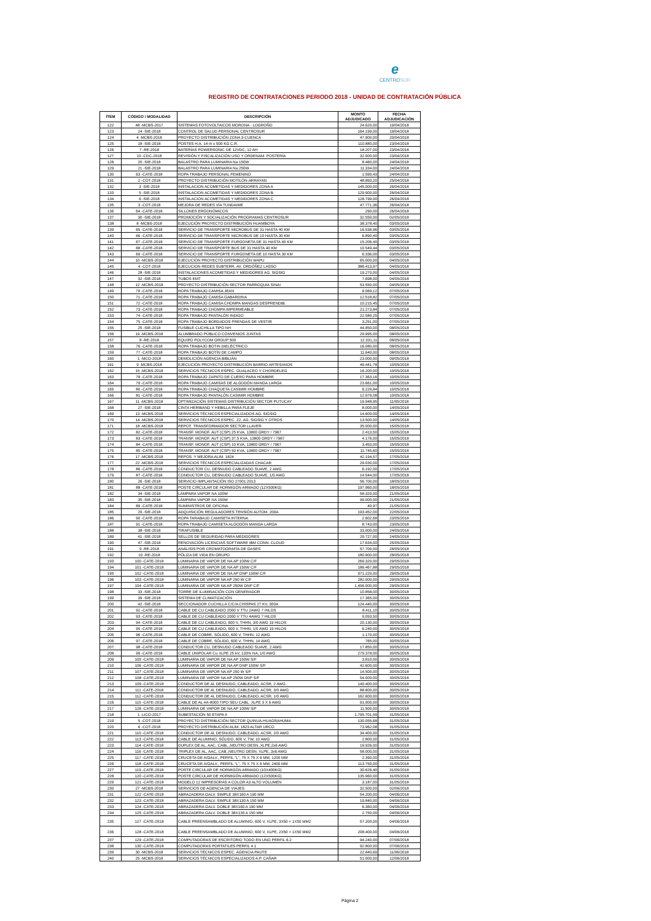e
CENTROSUR
REGISTRO DE CONTRATACIONES PERIODO 2018 - UNIDAD DE CONTRATACIÓN PÚBLICA
| ÍTEM | CÓDIGO / MODALIDAD | DESCRIPCIÓN | MONTO ADJUDICADO | FECHA ADJUDICACIÓN |
| --- | --- | --- | --- | --- |
| 122 | 48 -MCBS-2017 | SISTEMAS FOTOVOLTAICOS MORONA - LOGROÑO | 24.620,00 | 19/04/2018 |
| 123 | 24 -SIE-2018 | CONTROL DE SALUD PERSONAL CENTROSUR | 164.199,00 | 19/04/2018 |
| 124 | 4 -MCBS-2018 | PROYECTO DISTRIBUCIÓN ZONA 3-CUENCA | 47.900,00 | 20/04/2018 |
| 125 | 18 -SIE-2018 | POSTES H.A. 14 m x 500 KG C.R. | 110.880,00 | 23/04/2018 |
| 126 | 7 -RE-2018 | BATERÍAS POWERSONIC DE 12VDC, 12 AH | 18.207,00 | 23/04/2018 |
| 127 | 10 -CDC-2018 | REVISIÓN Y FISCALIZACIÓN USO Y ORDENAM. POSTERÍA | 32.000,00 | 23/04/2018 |
| 128 | 20 -SIE-2018 | BALASTRO PARA LUMINARIA Na 150W | 8.460,00 | 24/04/2018 |
| 129 | 21 -SIE-2018 | BALASTRO PARA LUMINARIA Na 250W | 11.334,00 | 24/04/2018 |
| 130 | 63 -CATE-2018 | ROPA TRABAJO PERSONAL FEMENINO | 1.590,43 | 24/04/2018 |
| 131 | 2 -COT-2018 | PROYECTO DISTRIBUCIÓN MOTILÓN-ARRAYAN | 48.893,20 | 25/04/2018 |
| 132 | 3 -SIE-2018 | INSTALACION ACOMETIDAS Y MEDIDORES ZONA A | 145.000,00 | 26/04/2018 |
| 133 | 5 -SIE-2018 | INSTALACION ACOMETIDAS Y MEDIDORES ZONA B | 129.900,00 | 26/04/2018 |
| 134 | 6 -SIE-2018 | INSTALACION ACOMETIDAS Y MEDIDORES ZONA C | 128.799,00 | 26/04/2018 |
| 135 | 3 -COT-2018 | MEJORA DE REDES VÍA TUNDAIME | 47.771,36 | 26/04/2018 |
| 136 | 64 -CATE-2018 | SILLONES ERGONÓMICOS | 290,00 | 26/04/2018 |
| 137 | 30 -SIE-2018 | PROMOCIÓN Y SOCIALIZACIÓN PROGRAMAS CENTROSUR | 32.550,00 | 02/05/2018 |
| 138 | 8 -MCBS-2018 | EJECUCIÓN PROYECTO DISTRIBUCIÓN HUAMBOYA | 38.378,40 | 03/05/2018 |
| 139 | 65 -CATE-2018 | SERVICIO DE TRANSPORTE MICROBUS DE 31 HASTA 40 KM | 16.536,96 | 03/05/2018 |
| 140 | 66 -CATE-2018 | SERVICIO DE TRANSPORTE MICROBUS DE 10 HASTA 30 KM | 6.890,40 | 03/05/2018 |
| 141 | 67 -CATE-2018 | SERVICIO DE TRANSPORTE FURGONETA DE 31 HASTA 40 KM | 15.206,40 | 03/05/2018 |
| 142 | 68 -CATE-2018 | SERVICIO DE TRANSPORTE BUS DE 31 HASTA 40 KM | 10.549,44 | 03/05/2018 |
| 143 | 69 -CATE-2018 | SERVICIO DE TRANSPORTE FURGONETA DE 10 HASTA 30 KM | 6.336,00 | 03/05/2018 |
| 144 | 10 -MCBS-2018 | EJECUCIÓN PROYECTO DISTRIBUCIÓN WAPU | 65.000,00 | 04/05/2018 |
| 145 | 4 -COT-2018 | EJECUCION REDES SUBTERR. AV. ORDÓÑEZ LASSO | 386.413,97 | 04/05/2018 |
| 146 | 28 -SIE-2018 | INSTALACIONES ACOMETIDAS Y MEDIDORES AG. SIGSIG | 19.270,00 | 04/05/2018 |
| 147 | 32 -SIE-2018 | TUBOS EMT | 7.698,00 | 04/05/2018 |
| 148 | 12 -MCBS-2018 | PROYECTO DISTRIBUCIÓN SECTOR PARROQUIA SINAI | 53.550,00 | 04/05/2018 |
| 149 | 70 -CATE-2018 | ROPA TRABAJO CAMISA JEAN | 9.069,12 | 07/05/2018 |
| 150 | 71 -CATE-2018 | ROPA TRABAJO CAMISA GABARDINA | 12.518,82 | 07/05/2018 |
| 151 | 72 -CATE-2018 | ROPA TRABAJO CAMISA CHOMPA MANGAS DESPRENDIB. | 10.215,45 | 07/05/2018 |
| 152 | 73 -CATE-2018 | ROPA TRABAJO CHOMPA IMPERMEABLE | 21.273,84 | 07/05/2018 |
| 153 | 74 -CATE-2018 | ROPA TRABAJO PANTALÓN INDIGO | 22.580,25 | 07/05/2018 |
| 154 | 75 -CATE-2018 | ROPA TRABAJO BORDADOS PRENDAS DE VESTIR | 3.251,00 | 07/05/2018 |
| 155 | 25 -SIE-2018 | FUSIBLE CUCHILLA TIPO NH | 44.850,00 | 08/05/2018 |
| 156 | 19 -MCBS-2018 | ALUMBRADO PÚBLICO CONVENIOS JUNTAS | 29.995,00 | 08/05/2018 |
| 157 | 8 -RE-2018 | EQUIPO POLYCOM GROUP 500 | 12.331,11 | 08/05/2018 |
| 158 | 76 -CATE-2018 | ROPA TRABAJO BOTIN DIELÉCTRICO | 16.080,00 | 08/05/2018 |
| 159 | 77 -CATE-2018 | ROPA TRABAJO BOTÍN DE CAMPO | 11.640,00 | 08/05/2018 |
| 160 | 1 -MCO-2018 | DEMOLICIÓN AGENCIA BIBLIÁN | 23.000,00 | 09/05/2018 |
| 161 | 9 -MCBS-2018 | EJECUCIÓN PROYECTO DISTRIBUCIÓN BARRIO ARTESANOS | 49.441,78 | 10/05/2018 |
| 162 | 15 -MCBS-2018 | SERVICIOS TÉCNICOS ESPEC. GUALACEO Y CHORDELEG | 16.200,00 | 10/05/2018 |
| 163 | 78 -CATE-2018 | ROPA TRABAJO ZAPATO DE CUERO PARA HOMBRE | 17.363,16 | 10/05/2018 |
| 164 | 79 -CATE-2018 | ROPA TRABAJO CAMISAS DE ALGODÓN MANGA LARGA | 23.661,00 | 10/05/2018 |
| 165 | 80 -CATE-2018 | ROPA TRABAJO CHAQUETA CASIMIR HOMBRE | 6.229,84 | 10/05/2018 |
| 166 | 81 -CATE-2018 | ROPA TRABAJO PANTALÓN CASIMIR HOMBRE | 12.979,08 | 10/05/2018 |
| 167 | 11 -MCBS-2018 | OPTIMIZACIÓN SISTEMAS DISTRIBUCIÓN SECTOR PUTUCAY | 19.948,95 | 11/05/2018 |
| 168 | 27 -SIE-2018 | CINTA HERIBAND Y HEBILLA PARA FLEJE | 8.000,00 | 14/05/2018 |
| 169 | 13 -MCBS-2018 | SERVICIOS TÉCNICOS ESPECIALIZADOS AG. SIGSIG | 14.600,00 | 14/05/2018 |
| 170 | 14 -MCBS-2018 | SERVICIOS TÉCNICOS ESPEC. Z2, AG. SIGSIG Y OTROS | 13.500,00 | 14/05/2018 |
| 171 | 18 -MCBS-2018 | REPOT. TRANSFORMADOR SECTOR LLAVER | 35.000,00 | 15/05/2018 |
| 172 | 82 -CATE-2018 | TRANSF. MONOF. AUT (CSP) 25 KVA, 13800 GRDY / 7967 | 2.413,50 | 15/05/2018 |
| 173 | 83 -CATE-2018 | TRANSF. MONOF. AUT (CSP) 37.5 KVA, 13800 GRDY / 7967 | 4.176,00 | 15/05/2018 |
| 174 | 84 -CATE-2018 | TRANSF. MONOF. AUT (CSP) 10 KVA, 13800 GRDY / 7967 | 3.453,00 | 15/05/2018 |
| 175 | 85 -CATE-2018 | TRANSF. MONOF. AUT (CSP) 50 KVA, 13800 GRDY / 7967 | 11.745,60 | 15/05/2018 |
| 176 | 17 -MCBS-2018 | REPOS. Y MEJORA ALIM. 1824 | 42.194,57 | 17/05/2018 |
| 177 | 22 -MCBS-2018 | SERVICIOS TÉCNICOS ESPECIALIZADAS CHACAR | 29.030,00 | 17/05/2018 |
| 178 | 86 -CATE-2018 | CONDUCTOR CU, DESNUDO CABLEADO SUAVE, 2 AWG | 6.192,00 | 17/05/2018 |
| 179 | 87 -CATE-2018 | CONDUCTOR CU, DESNUDO CABLEADO SUAVE, 1/0 AWG | 14.544,00 | 17/05/2018 |
| 180 | 26 -SIE-2018 | SERVICIO IMPLANTACIÓN ISO 27001:2013 | 56.700,00 | 18/05/2018 |
| 181 | 88 -CATE-2018 | POSTE CIRCULAR DE HORMIGÓN ARMADO (12X500KG) | 197.960,00 | 18/05/2018 |
| 182 | 34 -SIE-2018 | LÁMPARA VAPOR NA 100W | 58.320,00 | 21/05/2018 |
| 183 | 35 -SIE-2018 | LÁMPARA VAPOR NA 150W | 99.000,00 | 21/05/2018 |
| 184 | 89 -CATE-2018 | SUMINISTROS DE OFICINA | 40,97 | 21/05/2018 |
| 185 | 29 -SIE-2018 | ADQUISICIÓN REGULADORES TENSIÓN AUTOM. 200A | 193.452,00 | 22/05/2018 |
| 186 | 90 -CATE-2018 | ROPA TARABAJO CAMISETA INTERNA | 2.602,68 | 23/05/2018 |
| 187 | 91 -CATE-2018 | ROPA TRABAJO CAMISETA ALGODÓN MANGA LARGA | 8.743,00 | 23/05/2018 |
| 188 | 38 -SIE-2018 | TIRAFUSIBLE | 33.000,00 | 24/05/2018 |
| 189 | 41 -SIE-2018 | SELLOS DE SEGURIDAD PARA MEDIDORES | 29.727,00 | 24/05/2018 |
| 190 | 47 -SIE-2018 | RENOVACIÓN LICENCIAS SOFTWARE IBM CONN. CLOUD | 17.634,00 | 25/05/2018 |
| 191 | 9 -RE-2018 | ANÁLISIS POR CROMATOGRAFÍA DE GASES | 57.700,00 | 28/05/2018 |
| 192 | 10 -RE-2018 | PÓLIZA DE VIDA EN GRUPO | 180.900,00 | 28/05/2018 |
| 193 | 100 -CATE-2018 | LUMINARIA DE VAPOR DE NA AP 100W C/F | 269.320,00 | 29/05/2018 |
| 194 | 101 -CATE-2018 | LUMINARIA DE VAPOR DE NA AP 150W C/F | 186.467,88 | 29/05/2018 |
| 195 | 102 -CATE-2018 | LUMINARIA DE VAPOR DE NA AP DNP 150W C/F | 971.220,00 | 29/05/2018 |
| 196 | 103 -CATE-2018 | LUMINARIA DE VAPOR NA AP 250 W C/F | 282.000,00 | 29/05/2018 |
| 197 | 104 -CATE-2018 | LUMINARIA DE VAPOR NA AP 250W DNP C/F | 1.456.000,00 | 29/05/2018 |
| 198 | 33 -SIE-2018 | TORRE DE ILUMINACIÓN CON GENERADOR | 10.858,00 | 30/05/2018 |
| 199 | 39 -SIE-2018 | SISTEMA DE CLIMATIZACIÓN | 17.365,00 | 30/05/2018 |
| 200 | 42 -SIE-2018 | SECCIONADOR CUCHILLA C/C/A CHISPAS 27 KV, 300A | 124.440,00 | 30/05/2018 |
| 201 | 92 -CATE-2018 | CABLE DE CU CABLEADO 2000 V TTU 2AWG 7 HILOS | 8.411,10 | 30/05/2018 |
| 202 | 93 -CATE-2018 | CABLE DE CU CABLEADO 2000 V TTU 4AWG 7 HILOS | 9.093,50 | 30/05/2018 |
| 203 | 94 -CATE-2018 | CABLE DE CU CABLEADO, 600 V, THHN, 3/0 AWG 19 HILOS | 20.130,00 | 30/05/2018 |
| 204 | 95 -CATE-2018 | CABLE DE CU CABLEADO, 600 V, THHN, 1/0 AWG 19 HILOS | 6.240,00 | 30/05/2018 |
| 205 | 96 -CATE-2018 | CABLE DE COBRE, SÓLIDO, 600 V, THHN, 12 AWG | 1.170,00 | 30/05/2018 |
| 206 | 97 -CATE-2018 | CABLE DE COBRE, SÓLIDO, 600 V, THHN, 14 AWG | 765,00 | 30/05/2018 |
| 207 | 98 -CATE-2018 | CONDUCTOR CU, DESNUDO CABLEADO SUAVE, 2 AWG | 17.850,00 | 30/05/2018 |
| 208 | 99 -CATE-2018 | CABLE UNIPOLAR Cu XLPE 25 kV, 133% NA, 1/0 AWG | 279.378,00 | 30/05/2018 |
| 209 | 105 -CATE-2018 | LUMINARIA DE VAPOR DE NA AP 150W S/F | 3.810,00 | 30/05/2018 |
| 210 | 106 -CATE-2018 | LUMINARIA DE VAPOR DE NA AP DNP 150W S/F | 42.600,00 | 30/05/2018 |
| 211 | 107 -CATE-2018 | LUMINARIA DE VAPOR NA AP 250 W S/F | 14.500,00 | 30/05/2018 |
| 212 | 108 -CATE-2018 | LUMINARIA DE VAPOR NA AP 250W DNP S/F | 54.000,00 | 30/05/2018 |
| 213 | 109 -CATE-2018 | CONDUCTOR DE Al, DESNUDO, CABLEADO, ACSR, 2 AWG | 140.400,00 | 30/05/2018 |
| 214 | 111 -CATE-2018 | CONDUCTOR DE Al, DESNUDO, CABLEADO, ACSR, 3/0 AWG | 88.600,00 | 30/05/2018 |
| 215 | 112 -CATE-2018 | CONDUCTOR DE Al, DESNUDO, CABLEADO, ACSR, 1/0 AWG | 162.600,00 | 30/05/2018 |
| 216 | 115 -CATE-2018 | CABLE DE AL AA-8000 TIPO SEU CABL. XLPE 3 X 6 AWG | 91.000,00 | 30/05/2018 |
| 217 | 126 -CATE-2018 | LUMINARIA DE VAPOR DE NA AP 100W S/F | 11.500,00 | 30/05/2018 |
| 218 | 1 -LICO-2017 | SUBESTACIÓN 50 ETAPA II | 1.795.701,59 | 31/05/2018 |
| 219 | 5 -COT-2018 | PROYECTO DISTRIBUCIÓN SECTOR QUINUA-HUAGRAHUMA | 130.055,68 | 31/05/2018 |
| 220 | 6 -COT-2018 | PROYECTO DISTRIBUCIÓN ALIM. 1823 ALTAR URCO | 73.962,08 | 31/05/2018 |
| 221 | 110 -CATE-2018 | CONDUCTOR DE Al, DESNUDO, CABLEADO, ACSR, 2/0 AWG | 34.400,00 | 31/05/2018 |
| 222 | 113 -CATE-2018 | CABLE DE ALUMINIO, SÓLIDO, 600 V, TW, 10 AWG | 2.800,00 | 31/05/2018 |
| 223 | 114 -CATE-2018 | DUPLEX DE AL, AAC, CABL.,NEUTRO DESN.,XLPE,2x6 AWG | 19.926,00 | 31/05/2018 |
| 224 | 116 -CATE-2018 | TRIPLEX DE AL, AAC, CAB.,NEUTRO DESN. XLPE, 3x6 AWG | 58.000,00 | 31/05/2018 |
| 225 | 117 -CATE-2018 | CRUCETA DE A/GALV., PERFIL "L", 75 X 75 X 6 MM, 1200 MM | 2.390,00 | 31/05/2018 |
| 226 | 118 -CATE-2018 | CRUCETA DE A/GALV., PERFIL "L", 75 X 75 X 6 MM, 2400 MM | 113.750,00 | 31/05/2018 |
| 227 | 119 -CATE-2018 | POSTE CIRCULAR DE HORMIGÓN ARMADO (10X400KG) | 30.626,40 | 31/05/2018 |
| 228 | 120 -CATE-2018 | POSTE CIRCULAR DE HORMIGÓN ARMADO (12X500KG) | 135.960,00 | 31/05/2018 |
| 229 | 121 -CATE-2018 | MODELO 12 IMPRESORAS A COLOR A3 ALTO VOLUMEN | 3.187,00 | 31/05/2018 |
| 230 | 27 -MCBS-2018 | SERVICIOS DE AGENCIA DE VIAJES | 32.500,00 | 02/06/2018 |
| 231 | 122 -CATE-2018 | ABRAZADERA GALV. SIMPLE 38X160 A 190 MM | 54.200,00 | 04/06/2018 |
| 232 | 123 -CATE-2018 | ABRAZADERA GALV. SIMPLE 38X130 A 150 MM | 19.840,00 | 04/06/2018 |
| 233 | 124 -CATE-2018 | ABRAZADERA GALV. DOBLE 38X160 A 190 MM | 6.360,00 | 04/06/2018 |
| 234 | 125 -CATE-2018 | ABRAZADERA GALV. DOBLE 38X130 A 150 MM | 2.750,00 | 04/06/2018 |
| 235 | 127 -CATE-2018 | CABLE PREENSAMBLADO DE ALUMINIO, 600 V, XLPE, 3X50 + 1X50 MM2 | 57.200,00 | 04/06/2018 |
| 236 | 128 -CATE-2018 | CABLE PREENSAMBLADO DE ALUMINIO, 600 V, XLPE, 2X50 + 1X50 MM2 | 208.400,00 | 04/06/2018 |
| 237 | 129 -CATE-2018 | COMPUTADORAS DE ESCRITORIO TODO EN UNO PERFIL 6.2 | 94.240,00 | 07/06/2018 |
| 238 | 130 -CATE-2018 | COMPUTADORAS PORTATILES PERFIL 4.1 | 92.800,00 | 07/06/2018 |
| 239 | 30 -MCBS-2018 | SERVICIOS TÉCNICOS ESPEC. AGENCIA PAUTE | 22.840,69 | 11/06/2018 |
| 240 | 25 -MCBS-2018 | SERVICIOS TÉCNICOS ESPECIALIZADOS A.P. CAÑAR | 51.000,00 | 12/06/2018 |
Página 2